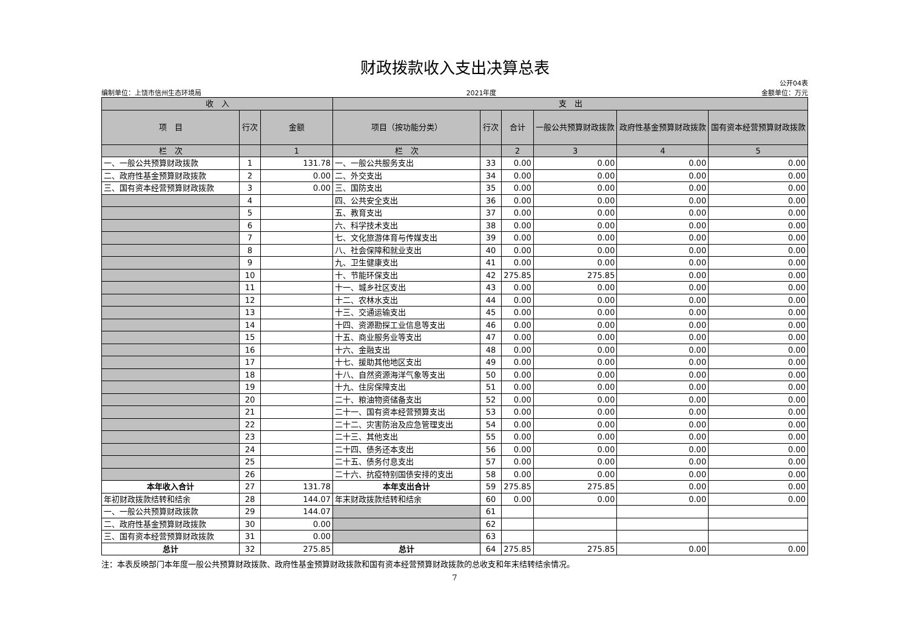财政拨款收入支出决算总表
编制单位：上饶市信州生态环境局 2021年度 公开04表
金额单位：万元
| 收 入 | | | 支 出 | | | | | |
| --- | --- | --- | --- | --- | --- | --- | --- | --- |
| 项 目 | 行次 | 金额 | 项目（按功能分类） | 行次 | 合计 | 一般公共预算财政拨款 | 政府性基金预算财政拨款 | 国有资本经营预算财政拨款 |
| 栏 次 | | 1 | 栏 次 | | 2 | 3 | 4 | 5 |
| 一、一般公共预算财政拨款 | 1 | 131.78 | 一、一般公共服务支出 | 33 | 0.00 | 0.00 | 0.00 | 0.00 |
| 二、政府性基金预算财政拨款 | 2 | 0.00 | 二、外交支出 | 34 | 0.00 | 0.00 | 0.00 | 0.00 |
| 三、国有资本经营预算财政拨款 | 3 | 0.00 | 三、国防支出 | 35 | 0.00 | 0.00 | 0.00 | 0.00 |
| | 4 | | 四、公共安全支出 | 36 | 0.00 | 0.00 | 0.00 | 0.00 |
| | 5 | | 五、教育支出 | 37 | 0.00 | 0.00 | 0.00 | 0.00 |
| | 6 | | 六、科学技术支出 | 38 | 0.00 | 0.00 | 0.00 | 0.00 |
| | 7 | | 七、文化旅游体育与传媒支出 | 39 | 0.00 | 0.00 | 0.00 | 0.00 |
| | 8 | | 八、社会保障和就业支出 | 40 | 0.00 | 0.00 | 0.00 | 0.00 |
| | 9 | | 九、卫生健康支出 | 41 | 0.00 | 0.00 | 0.00 | 0.00 |
| | 10 | | 十、节能环保支出 | 42 | 275.85 | 275.85 | 0.00 | 0.00 |
| | 11 | | 十一、城乡社区支出 | 43 | 0.00 | 0.00 | 0.00 | 0.00 |
| | 12 | | 十二、农林水支出 | 44 | 0.00 | 0.00 | 0.00 | 0.00 |
| | 13 | | 十三、交通运输支出 | 45 | 0.00 | 0.00 | 0.00 | 0.00 |
| | 14 | | 十四、资源勘探工业信息等支出 | 46 | 0.00 | 0.00 | 0.00 | 0.00 |
| | 15 | | 十五、商业服务业等支出 | 47 | 0.00 | 0.00 | 0.00 | 0.00 |
| | 16 | | 十六、金融支出 | 48 | 0.00 | 0.00 | 0.00 | 0.00 |
| | 17 | | 十七、援助其他地区支出 | 49 | 0.00 | 0.00 | 0.00 | 0.00 |
| | 18 | | 十八、自然资源海洋气象等支出 | 50 | 0.00 | 0.00 | 0.00 | 0.00 |
| | 19 | | 十九、住房保障支出 | 51 | 0.00 | 0.00 | 0.00 | 0.00 |
| | 20 | | 二十、粮油物资储备支出 | 52 | 0.00 | 0.00 | 0.00 | 0.00 |
| | 21 | | 二十一、国有资本经营预算支出 | 53 | 0.00 | 0.00 | 0.00 | 0.00 |
| | 22 | | 二十二、灾害防治及应急管理支出 | 54 | 0.00 | 0.00 | 0.00 | 0.00 |
| | 23 | | 二十三、其他支出 | 55 | 0.00 | 0.00 | 0.00 | 0.00 |
| | 24 | | 二十四、债务还本支出 | 56 | 0.00 | 0.00 | 0.00 | 0.00 |
| | 25 | | 二十五、债务付息支出 | 57 | 0.00 | 0.00 | 0.00 | 0.00 |
| | 26 | | 二十六、抗疫特别国债安排的支出 | 58 | 0.00 | 0.00 | 0.00 | 0.00 |
| 本年收入合计 | 27 | 131.78 | 本年支出合计 | 59 | 275.85 | 275.85 | 0.00 | 0.00 |
| 年初财政拨款结转和结余 | 28 | 144.07 | 年末财政拨款结转和结余 | 60 | 0.00 | 0.00 | 0.00 | 0.00 |
| 一、一般公共预算财政拨款 | 29 | 144.07 | | 61 | | | | |
| 二、政府性基金预算财政拨款 | 30 | 0.00 | | 62 | | | | |
| 三、国有资本经营预算财政拨款 | 31 | 0.00 | | 63 | | | | |
| 总计 | 32 | 275.85 | 总计 | 64 | 275.85 | 275.85 | 0.00 | 0.00 |
注：本表反映部门本年度一般公共预算财政拨款、政府性基金预算财政拨款和国有资本经营预算财政拨款的总收支和年末结转结余情况。
7